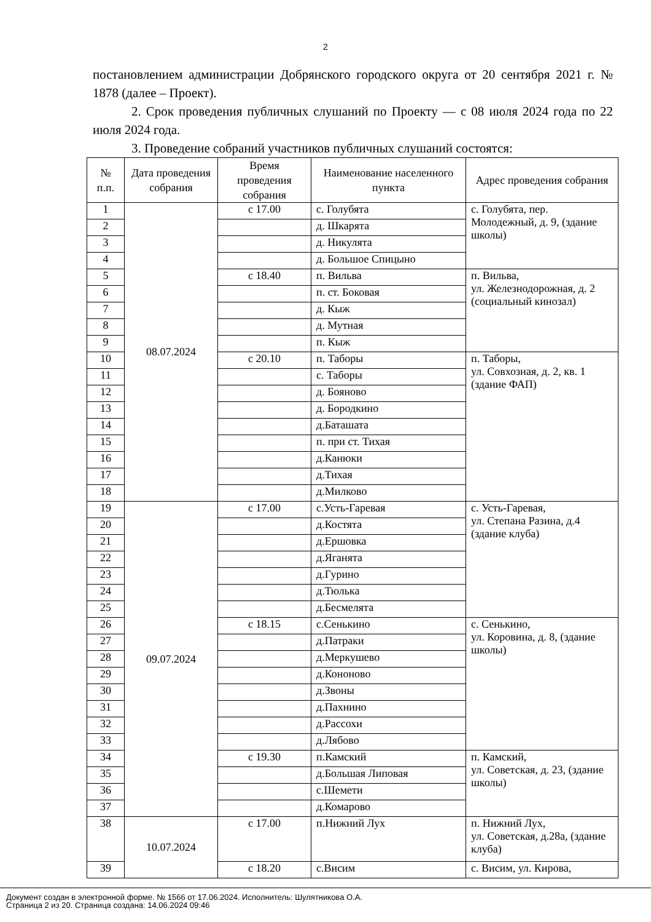2
постановлением администрации Добрянского городского округа от 20 сентября 2021 г. № 1878 (далее – Проект).
2. Срок проведения публичных слушаний по Проекту — с 08 июля 2024 года по 22 июля 2024 года.
3. Проведение собраний участников публичных слушаний состоятся:
| № п.п. | Дата проведения собрания | Время проведения собрания | Наименование населенного пункта | Адрес проведения собрания |
| --- | --- | --- | --- | --- |
| 1 | 08.07.2024 | с 17.00 | с. Голубята | с. Голубята, пер. Молодежный, д. 9, (здание школы) |
| 2 | | | д. Шкарята | |
| 3 | | | д. Никулята | |
| 4 | | | д. Большое Спицыно | |
| 5 | | с 18.40 | п. Вильва | п. Вильва, ул. Железнодорожная, д. 2 (социальный кинозал) |
| 6 | | | п. ст. Боковая | |
| 7 | | | д. Кыж | |
| 8 | | | д. Мутная | |
| 9 | | | п. Кыж | |
| 10 | | с 20.10 | п. Таборы | п. Таборы, ул. Совхозная, д. 2, кв. 1 (здание ФАП) |
| 11 | | | с. Таборы | |
| 12 | | | д. Бояново | |
| 13 | | | д. Бородкино | |
| 14 | | | д.Баташата | |
| 15 | | | п. при ст. Тихая | |
| 16 | | | д.Канюки | |
| 17 | | | д.Тихая | |
| 18 | | | д.Милково | |
| 19 | 09.07.2024 | с 17.00 | с.Усть-Гаревая | с. Усть-Гаревая, ул. Степана Разина, д.4 (здание клуба) |
| 20 | | | д.Костята | |
| 21 | | | д.Ершовка | |
| 22 | | | д.Яганята | |
| 23 | | | д.Гурино | |
| 24 | | | д.Тюлька | |
| 25 | | | д.Бесмелята | |
| 26 | | с 18.15 | с.Сенькино | с. Сенькино, ул. Коровина, д. 8, (здание школы) |
| 27 | | | д.Патраки | |
| 28 | | | д.Меркушево | |
| 29 | | | д.Кононово | |
| 30 | | | д.Звоны | |
| 31 | | | д.Пахнино | |
| 32 | | | д.Рассохи | |
| 33 | | | д.Лябово | |
| 34 | | с 19.30 | п.Камский | п. Камский, ул. Советская, д. 23, (здание школы) |
| 35 | | | д.Большая Липовая | |
| 36 | | | с.Шемети | |
| 37 | | | д.Комарово | |
| 38 | 10.07.2024 | с 17.00 | п.Нижний Лух | п. Нижний Лух, ул. Советская, д.28а, (здание клуба) |
| 39 | | с 18.20 | с.Висим | с. Висим, ул. Кирова, |
Документ создан в электронной форме. № 1566 от 17.06.2024. Исполнитель: Шулятникова О.А.
Страница 2 из 20. Страница создана: 14.06.2024 09:46